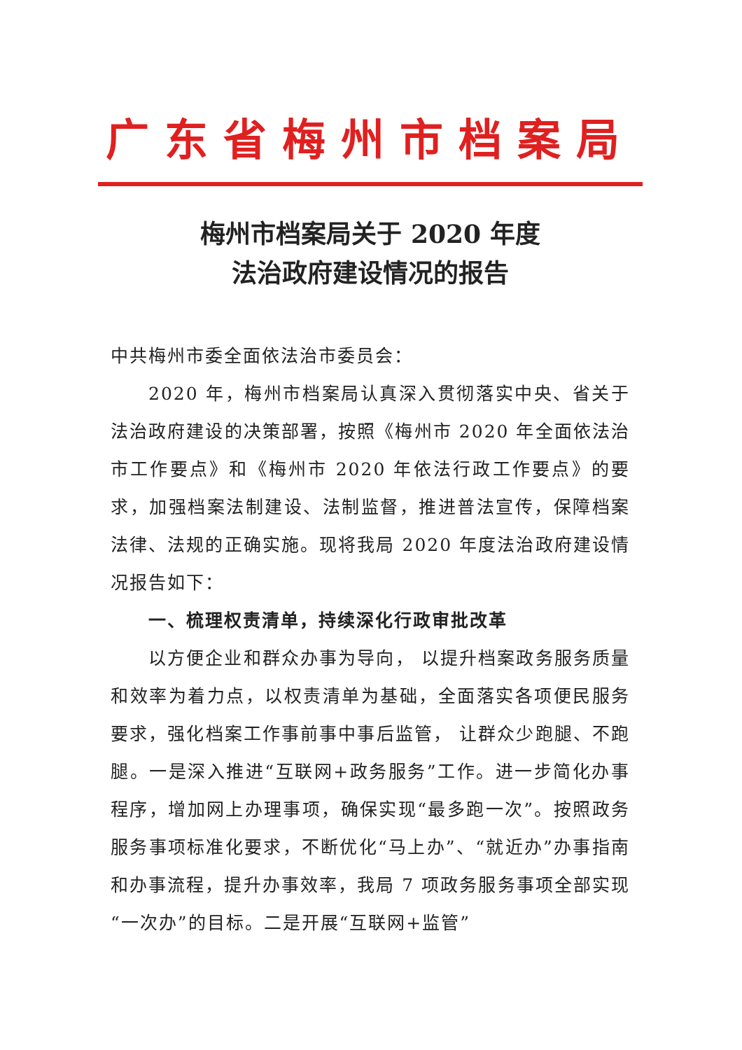广东省梅州市档案局
梅州市档案局关于 2020 年度
法治政府建设情况的报告
中共梅州市委全面依法治市委员会：
2020 年，梅州市档案局认真深入贯彻落实中央、省关于法治政府建设的决策部署，按照《梅州市 2020 年全面依法治市工作要点》和《梅州市 2020 年依法行政工作要点》的要求，加强档案法制建设、法制监督，推进普法宣传，保障档案法律、法规的正确实施。现将我局 2020 年度法治政府建设情况报告如下：
一、梳理权责清单，持续深化行政审批改革
以方便企业和群众办事为导向， 以提升档案政务服务质量和效率为着力点，以权责清单为基础，全面落实各项便民服务要求，强化档案工作事前事中事后监管， 让群众少跑腿、不跑腿。一是深入推进“互联网+政务服务”工作。进一步简化办事程序，增加网上办理事项，确保实现“最多跑一次”。按照政务服务事项标准化要求，不断优化“马上办”、“就近办”办事指南和办事流程，提升办事效率，我局 7 项政务服务事项全部实现“一次办”的目标。二是开展“互联网+监管”